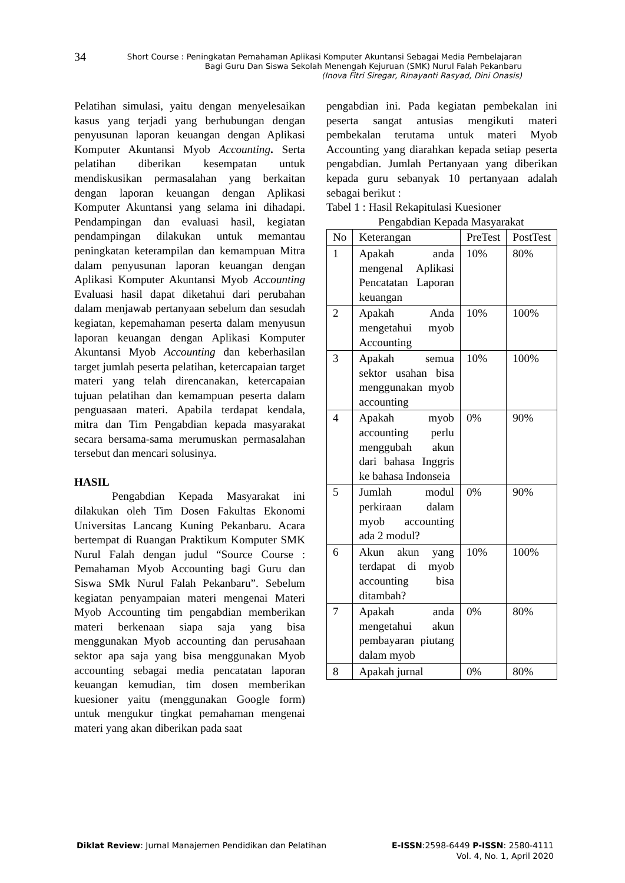34
Short Course : Peningkatan Pemahaman Aplikasi Komputer Akuntansi Sebagai Media Pembelajaran
Bagi Guru Dan Siswa Sekolah Menengah Kejuruan (SMK) Nurul Falah Pekanbaru
(Inova Fitri Siregar, Rinayanti Rasyad, Dini Onasis)
Pelatihan simulasi, yaitu dengan menyelesaikan kasus yang terjadi yang berhubungan dengan penyusunan laporan keuangan dengan Aplikasi Komputer Akuntansi Myob Accounting. Serta pelatihan diberikan kesempatan untuk mendiskusikan permasalahan yang berkaitan dengan laporan keuangan dengan Aplikasi Komputer Akuntansi yang selama ini dihadapi. Pendampingan dan evaluasi hasil, kegiatan pendampingan dilakukan untuk memantau peningkatan keterampilan dan kemampuan Mitra dalam penyusunan laporan keuangan dengan Aplikasi Komputer Akuntansi Myob Accounting Evaluasi hasil dapat diketahui dari perubahan dalam menjawab pertanyaan sebelum dan sesudah kegiatan, kepemahaman peserta dalam menyusun laporan keuangan dengan Aplikasi Komputer Akuntansi Myob Accounting dan keberhasilan target jumlah peserta pelatihan, ketercapaian target materi yang telah direncanakan, ketercapaian tujuan pelatihan dan kemampuan peserta dalam penguasaan materi. Apabila terdapat kendala, mitra dan Tim Pengabdian kepada masyarakat secara bersama-sama merumuskan permasalahan tersebut dan mencari solusinya.
HASIL
Pengabdian Kepada Masyarakat ini dilakukan oleh Tim Dosen Fakultas Ekonomi Universitas Lancang Kuning Pekanbaru. Acara bertempat di Ruangan Praktikum Komputer SMK Nurul Falah dengan judul “Source Course : Pemahaman Myob Accounting bagi Guru dan Siswa SMk Nurul Falah Pekanbaru”. Sebelum kegiatan penyampaian materi mengenai Materi Myob Accounting tim pengabdian memberikan materi berkenaan siapa saja yang bisa menggunakan Myob accounting dan perusahaan sektor apa saja yang bisa menggunakan Myob accounting sebagai media pencatatan laporan keuangan kemudian, tim dosen memberikan kuesioner yaitu (menggunakan Google form) untuk mengukur tingkat pemahaman mengenai materi yang akan diberikan pada saat
pengabdian ini. Pada kegiatan pembekalan ini peserta sangat antusias mengikuti materi pembekalan terutama untuk materi Myob Accounting yang diarahkan kepada setiap peserta pengabdian. Jumlah Pertanyaan yang diberikan kepada guru sebanyak 10 pertanyaan adalah sebagai berikut :
Tabel 1 : Hasil Rekapitulasi Kuesioner
Pengabdian Kepada Masyarakat
| No | Keterangan | PreTest | PostTest |
| --- | --- | --- | --- |
| 1 | Apakah anda mengenal Aplikasi Pencatatan Laporan keuangan | 10% | 80% |
| 2 | Apakah Anda mengetahui myob Accounting | 10% | 100% |
| 3 | Apakah semua sektor usahan bisa menggunakan myob accounting | 10% | 100% |
| 4 | Apakah myob accounting perlu menggubah akun dari bahasa Inggris ke bahasa Indonseia | 0% | 90% |
| 5 | Jumlah modul perkiraan dalam myob accounting ada 2 modul? | 0% | 90% |
| 6 | Akun akun yang terdapat di myob accounting bisa ditambah? | 10% | 100% |
| 7 | Apakah anda mengetahui akun pembayaran piutang dalam myob | 0% | 80% |
| 8 | Apakah jurnal | 0% | 80% |
Diklat Review: Jurnal Manajemen Pendidikan dan Pelatihan E-ISSN:2598-6449 P-ISSN: 2580-4111
Vol. 4, No. 1, April 2020